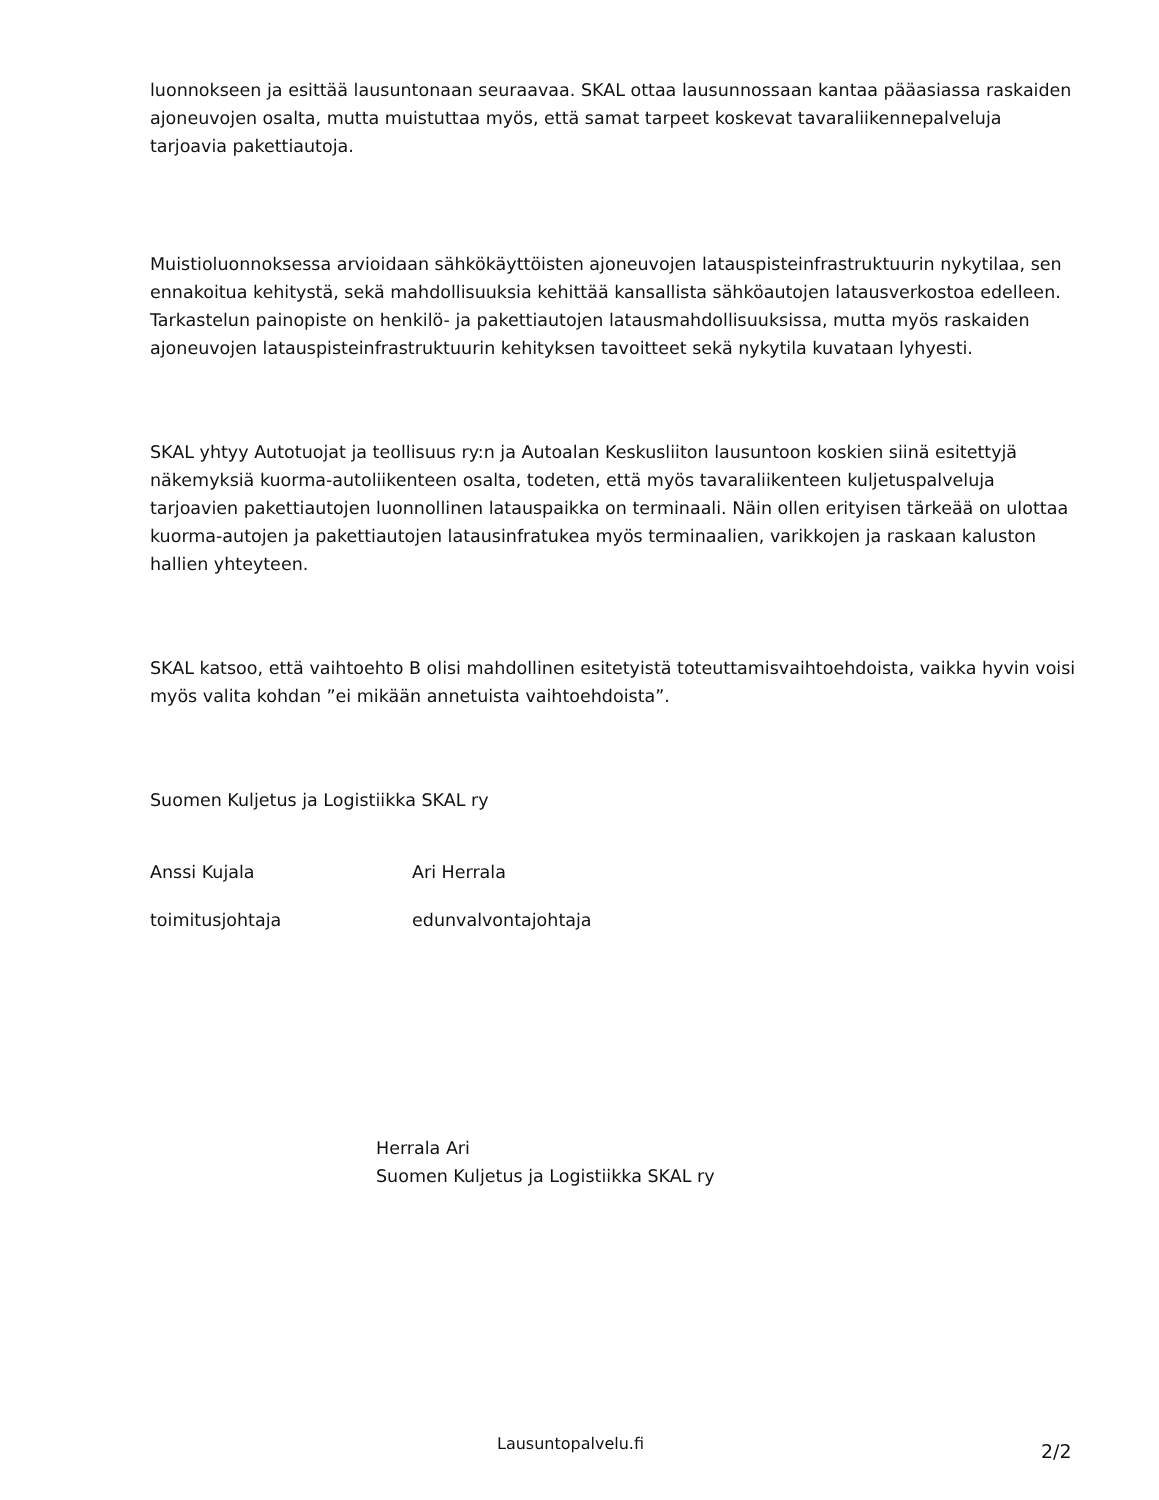luonnokseen ja esittää lausuntonaan seuraavaa. SKAL ottaa lausunnossaan kantaa pääasiassa raskaiden ajoneuvojen osalta, mutta muistuttaa myös, että samat tarpeet koskevat tavaraliikennepalveluja tarjoavia pakettiautoja.
Muistioluonnoksessa arvioidaan sähkökäyttöisten ajoneuvojen latauspisteinfrastruktuurin nykytilaa, sen ennakoitua kehitystä, sekä mahdollisuuksia kehittää kansallista sähköautojen latausverkostoa edelleen. Tarkastelun painopiste on henkilö- ja pakettiautojen latausmahdollisuuksissa, mutta myös raskaiden ajoneuvojen latauspisteinfrastruktuurin kehityksen tavoitteet sekä nykytila kuvataan lyhyesti.
SKAL yhtyy Autotuojat ja teollisuus ry:n ja Autoalan Keskusliiton lausuntoon koskien siinä esitettyjä näkemyksiä kuorma-autoliikenteen osalta, todeten, että myös tavaraliikenteen kuljetuspalveluja tarjoavien pakettiautojen luonnollinen latauspaikka on terminaali. Näin ollen erityisen tärkeää on ulottaa kuorma-autojen ja pakettiautojen latausinfratukea myös terminaalien, varikkojen ja raskaan kaluston hallien yhteyteen.
SKAL katsoo, että vaihtoehto B olisi mahdollinen esitetyistä toteuttamisvaihtoehdoista, vaikka hyvin voisi myös valita kohdan ”ei mikään annetuista vaihtoehdoista”.
Suomen Kuljetus ja Logistiikka SKAL ry
Anssi Kujala Ari Herrala
toimitusjohtaja edunvalvontajohtaja
Herrala Ari
Suomen Kuljetus ja Logistiikka SKAL ry
Lausuntopalvelu.fi 2/2